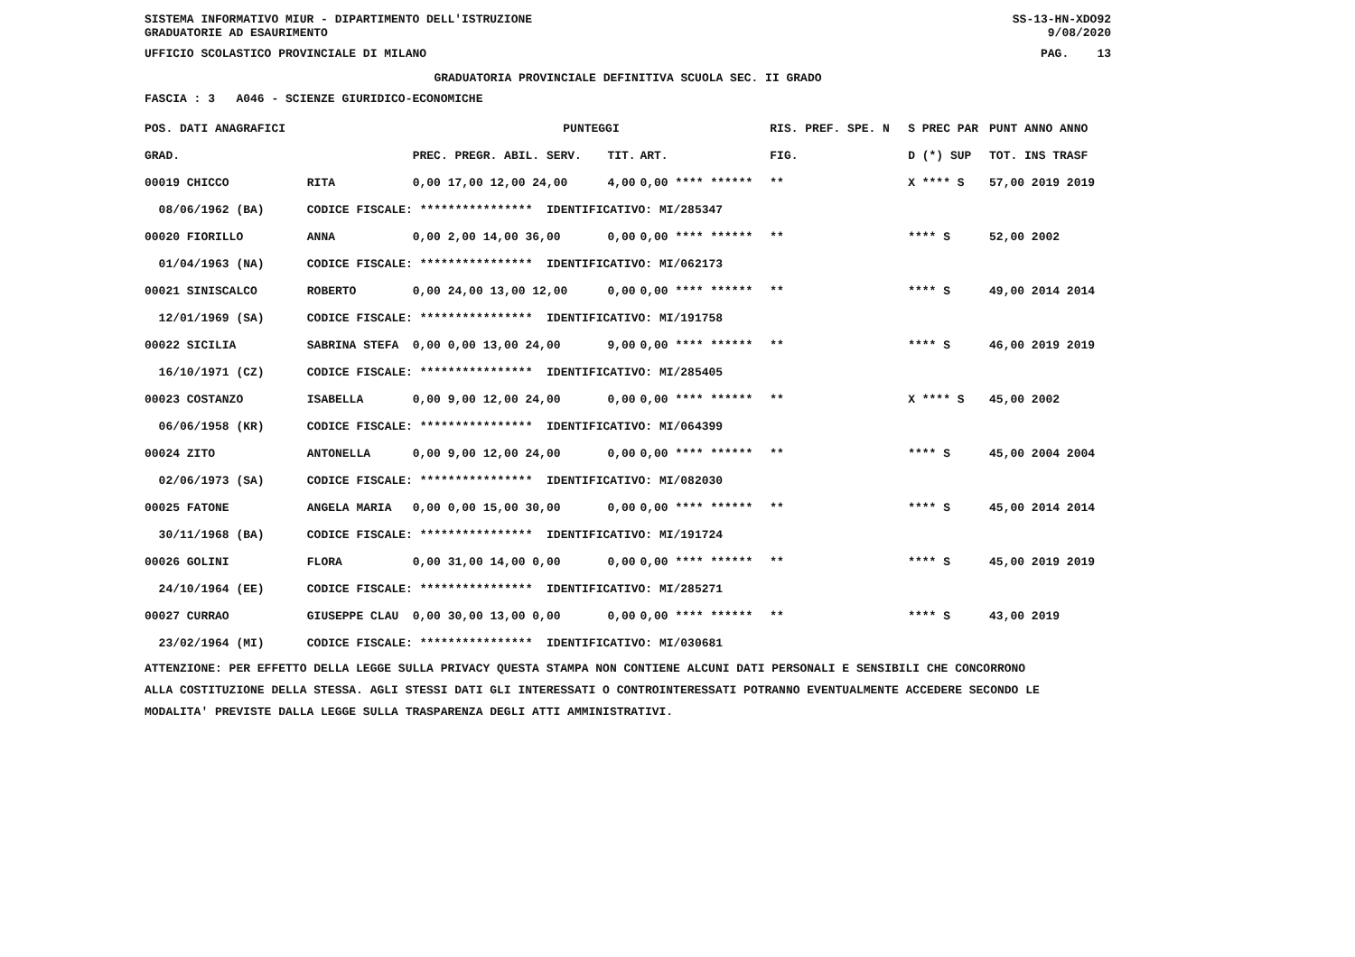SISTEMA INFORMATIVO MIUR - DIPARTIMENTO DELL'ISTRUZIONE
GRADUATORIE AD ESAURIMENTO SS-13-HN-XDO92
9/08/2020
UFFICIO SCOLASTICO PROVINCIALE DI MILANO PAG. 13
GRADUATORIA PROVINCIALE DEFINITIVA SCUOLA SEC. II GRADO
FASCIA : 3 A046 - SCIENZE GIURIDICO-ECONOMICHE
| POS. DATI ANAGRAFICI | | PUNTEGGI | | | RIS. PREF. SPE. N | | S PREC PAR | PUNT ANNO ANNO |
| --- | --- | --- | --- | --- | --- | --- | --- | --- |
| GRAD. | | PREC. PREGR. ABIL. SERV. | TIT. | ART. | | FIG. | D (*) SUP | TOT. INS TRASF |
| 00019 CHICCO | RITA | 0,00 17,00 12,00 24,00 | 4,00 | 0,00 **** ****** | | ** | X **** S | 57,00 2019 2019 |
| 08/06/1962 (BA) | CODICE FISCALE: **************** IDENTIFICATIVO: MI/285347 | | | | | | | |
| 00020 FIORILLO | ANNA | 0,00 2,00 14,00 36,00 | 0,00 | 0,00 **** ****** | | ** | **** S | 52,00 2002 |
| 01/04/1963 (NA) | CODICE FISCALE: **************** IDENTIFICATIVO: MI/062173 | | | | | | | |
| 00021 SINISCALCO | ROBERTO | 0,00 24,00 13,00 12,00 | 0,00 | 0,00 **** ****** | | ** | **** S | 49,00 2014 2014 |
| 12/01/1969 (SA) | CODICE FISCALE: **************** IDENTIFICATIVO: MI/191758 | | | | | | | |
| 00022 SICILIA | SABRINA STEFA | 0,00 0,00 13,00 24,00 | 9,00 | 0,00 **** ****** | | ** | **** S | 46,00 2019 2019 |
| 16/10/1971 (CZ) | CODICE FISCALE: **************** IDENTIFICATIVO: MI/285405 | | | | | | | |
| 00023 COSTANZO | ISABELLA | 0,00 9,00 12,00 24,00 | 0,00 | 0,00 **** ****** | | ** | X **** S | 45,00 2002 |
| 06/06/1958 (KR) | CODICE FISCALE: **************** IDENTIFICATIVO: MI/064399 | | | | | | | |
| 00024 ZITO | ANTONELLA | 0,00 9,00 12,00 24,00 | 0,00 | 0,00 **** ****** | | ** | **** S | 45,00 2004 2004 |
| 02/06/1973 (SA) | CODICE FISCALE: **************** IDENTIFICATIVO: MI/082030 | | | | | | | |
| 00025 FATONE | ANGELA MARIA | 0,00 0,00 15,00 30,00 | 0,00 | 0,00 **** ****** | | ** | **** S | 45,00 2014 2014 |
| 30/11/1968 (BA) | CODICE FISCALE: **************** IDENTIFICATIVO: MI/191724 | | | | | | | |
| 00026 GOLINI | FLORA | 0,00 31,00 14,00 0,00 | 0,00 | 0,00 **** ****** | | ** | **** S | 45,00 2019 2019 |
| 24/10/1964 (EE) | CODICE FISCALE: **************** IDENTIFICATIVO: MI/285271 | | | | | | | |
| 00027 CURRAO | GIUSEPPE CLAU | 0,00 30,00 13,00 0,00 | 0,00 | 0,00 **** ****** | | ** | **** S | 43,00 2019 |
| 23/02/1964 (MI) | CODICE FISCALE: **************** IDENTIFICATIVO: MI/030681 | | | | | | | |
ATTENZIONE: PER EFFETTO DELLA LEGGE SULLA PRIVACY QUESTA STAMPA NON CONTIENE ALCUNI DATI PERSONALI E SENSIBILI CHE CONCORRONO
ALLA COSTITUZIONE DELLA STESSA. AGLI STESSI DATI GLI INTERESSATI O CONTROINTERESSATI POTRANNO EVENTUALMENTE ACCEDERE SECONDO LE
MODALITA' PREVISTE DALLA LEGGE SULLA TRASPARENZA DEGLI ATTI AMMINISTRATIVI.